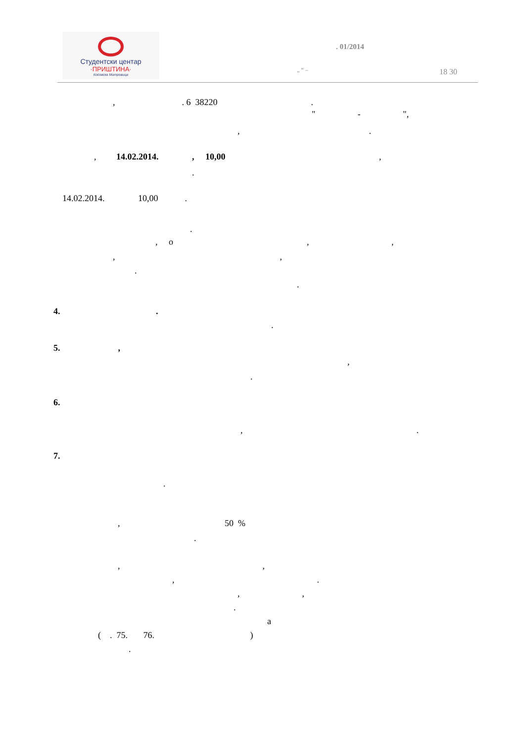Студентски центар
·ПРИШТИНА·
Косовска Митровица
. 01/2014
„ “ – 18 30
, . 6 38220 .
" - ",
, .
, 14.02.2014. , 10,00 ,
.
14.02.2014. 10,00 .
.
, o , ,
, ,
.
.
4. .
.
5. ,
,
.
6.
, .
7.
.
, 50 %
.
, ,
, .
, ,
.
а
( . 75. 76. )
.